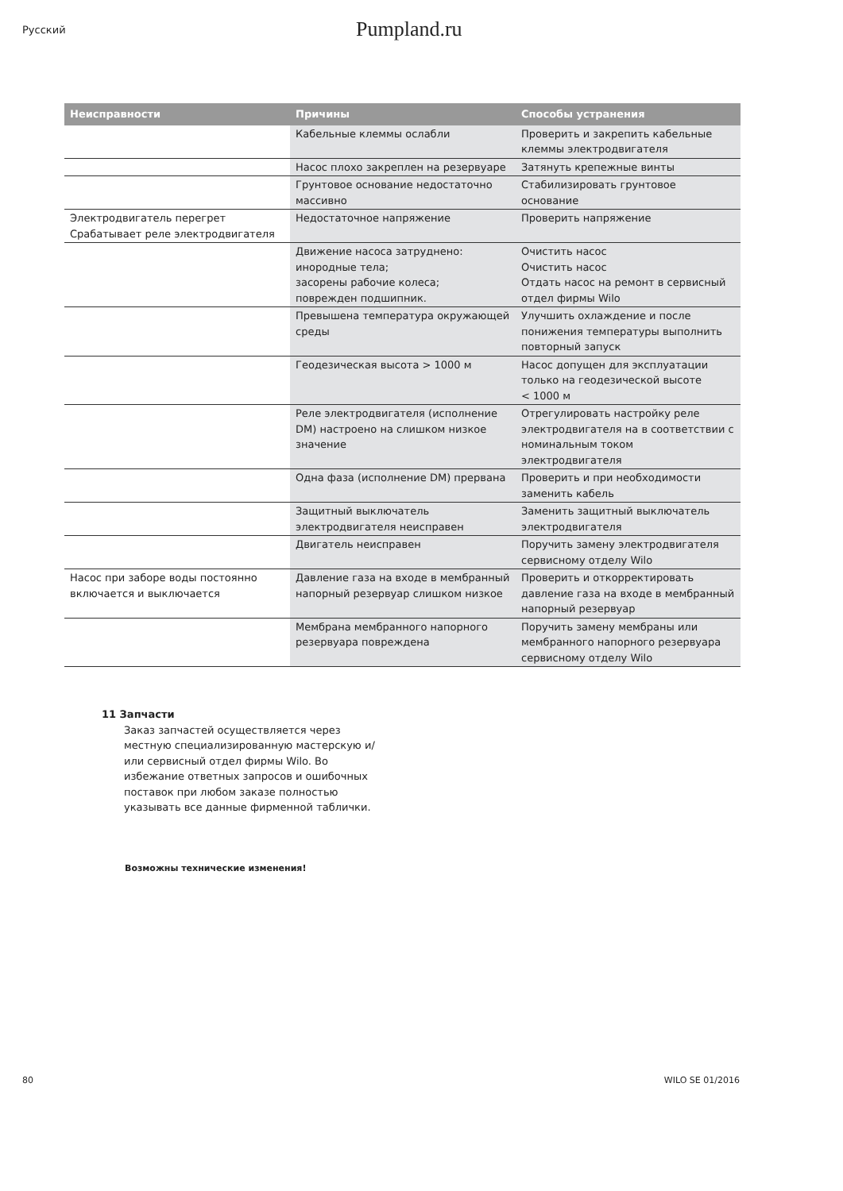Русский
Pumpland.ru
| Неисправности | Причины | Способы устранения |
| --- | --- | --- |
| | Кабельные клеммы ослабли | Проверить и закрепить кабельные клеммы электродвигателя |
| | Насос плохо закреплен на резервуаре | Затянуть крепежные винты |
| | Грунтовое основание недостаточно массивно | Стабилизировать грунтовое основание |
| Электродвигатель перегрет Срабатывает реле электродвигателя | Недостаточное напряжение | Проверить напряжение |
| | Движение насоса затруднено: инородные тела; засорены рабочие колеса; поврежден подшипник. | Очистить насос Очистить насос Отдать насос на ремонт в сервисный отдел фирмы Wilo |
| | Превышена температура окружающей среды | Улучшить охлаждение и после понижения температуры выполнить повторный запуск |
| | Геодезическая высота > 1000 м | Насос допущен для эксплуатации только на геодезической высоте < 1000 м |
| | Реле электродвигателя (исполнение DM) настроено на слишком низкое значение | Отрегулировать настройку реле электродвигателя на в соответствии с номинальным током электродвигателя |
| | Одна фаза (исполнение DM) прервана | Проверить и при необходимости заменить кабель |
| | Защитный выключатель электродвигателя неисправен | Заменить защитный выключатель электродвигателя |
| | Двигатель неисправен | Поручить замену электродвигателя сервисному отделу Wilo |
| Насос при заборе воды постоянно включается и выключается | Давление газа на входе в мембранный напорный резервуар слишком низкое | Проверить и откорректировать давление газа на входе в мембранный напорный резервуар |
| | Мембрана мембранного напорного резервуара повреждена | Поручить замену мембраны или мембранного напорного резервуара сервисному отделу Wilo |
11 Запчасти
Заказ запчастей осуществляется через местную специализированную мастерскую и/или сервисный отдел фирмы Wilo. Во избежание ответных запросов и ошибочных поставок при любом заказе полностью указывать все данные фирменной таблички.
Возможны технические изменения!
80 WILO SE 01/2016